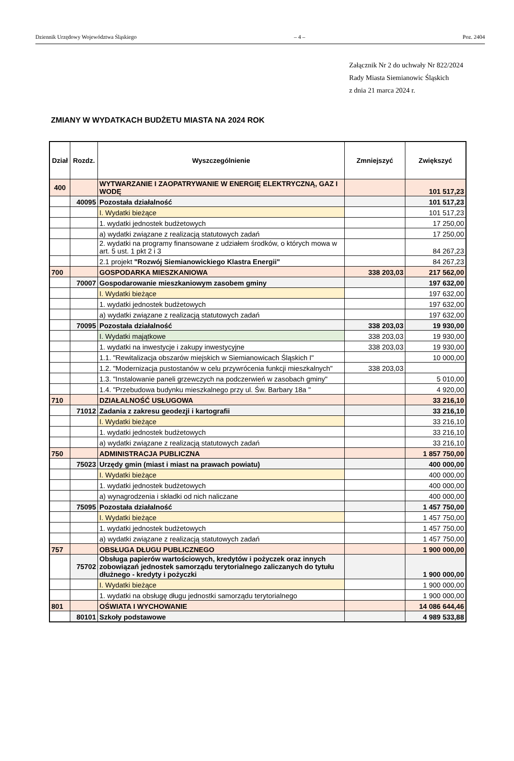Dziennik Urzędowy Województwa Śląskiego – 4 – Poz. 2404
Załącznik Nr 2 do uchwały Nr 822/2024
Rady Miasta Siemianowic Śląskich
z dnia 21 marca 2024 r.
ZMIANY W WYDATKACH BUDŻETU MIASTA NA 2024 ROK
| Dział | Rozdz. | Wyszczególnienie | Zmniejszyć | Zwiększyć |
| --- | --- | --- | --- | --- |
| 400 | | WYTWARZANIE I ZAOPATRYWANIE W ENERGIĘ ELEKTRYCZNĄ, GAZ I WODĘ | | 101 517,23 |
| | 40095 | Pozostała działalność | | 101 517,23 |
| | | I. Wydatki bieżące | | 101 517,23 |
| | | 1. wydatki jednostek budżetowych | | 17 250,00 |
| | | a) wydatki związane z realizacją statutowych zadań | | 17 250,00 |
| | | 2. wydatki na programy finansowane z udziałem środków, o których mowa w art. 5 ust. 1 pkt 2 i 3 | | 84 267,23 |
| | | 2.1 projekt "Rozwój Siemianowickiego Klastra Energii" | | 84 267,23 |
| 700 | | GOSPODARKA MIESZKANIOWA | 338 203,03 | 217 562,00 |
| | 70007 | Gospodarowanie mieszkaniowym zasobem gminy | | 197 632,00 |
| | | I. Wydatki bieżące | | 197 632,00 |
| | | 1. wydatki jednostek budżetowych | | 197 632,00 |
| | | a) wydatki związane z realizacją statutowych zadań | | 197 632,00 |
| | 70095 | Pozostała działalność | 338 203,03 | 19 930,00 |
| | | I. Wydatki majątkowe | 338 203,03 | 19 930,00 |
| | | 1. wydatki na inwestycje i zakupy inwestycyjne | 338 203,03 | 19 930,00 |
| | | 1.1. "Rewitalizacja obszarów miejskich w Siemianowicach Śląskich I" | | 10 000,00 |
| | | 1.2. "Modernizacja pustostanów w celu przywrócenia funkcji mieszkalnych" | 338 203,03 | |
| | | 1.3. "Instalowanie paneli grzewczych na podczerwień w zasobach gminy" | | 5 010,00 |
| | | 1.4. "Przebudowa budynku mieszkalnego przy ul. Św. Barbary 18a " | | 4 920,00 |
| 710 | | DZIAŁALNOŚĆ USŁUGOWA | | 33 216,10 |
| | 71012 | Zadania z zakresu geodezji i kartografii | | 33 216,10 |
| | | I. Wydatki bieżące | | 33 216,10 |
| | | 1. wydatki jednostek budżetowych | | 33 216,10 |
| | | a) wydatki związane z realizacją statutowych zadań | | 33 216,10 |
| 750 | | ADMINISTRACJA PUBLICZNA | | 1 857 750,00 |
| | 75023 | Urzędy gmin (miast i miast na prawach powiatu) | | 400 000,00 |
| | | I. Wydatki bieżące | | 400 000,00 |
| | | 1. wydatki jednostek budżetowych | | 400 000,00 |
| | | a) wynagrodzenia i składki od nich naliczane | | 400 000,00 |
| | 75095 | Pozostała działalność | | 1 457 750,00 |
| | | I. Wydatki bieżące | | 1 457 750,00 |
| | | 1. wydatki jednostek budżetowych | | 1 457 750,00 |
| | | a) wydatki związane z realizacją statutowych zadań | | 1 457 750,00 |
| 757 | | OBSŁUGA DŁUGU PUBLICZNEGO | | 1 900 000,00 |
| | 75702 | Obsługa papierów wartościowych, kredytów i pożyczek oraz innych zobowiązań jednostek samorządu terytorialnego zaliczanych do tytułu dłużnego - kredyty i pożyczki | | 1 900 000,00 |
| | | I. Wydatki bieżące | | 1 900 000,00 |
| | | 1. wydatki na obsługę długu jednostki samorządu terytorialnego | | 1 900 000,00 |
| 801 | | OŚWIATA I WYCHOWANIE | | 14 086 644,46 |
| | 80101 | Szkoły podstawowe | | 4 989 533,88 |